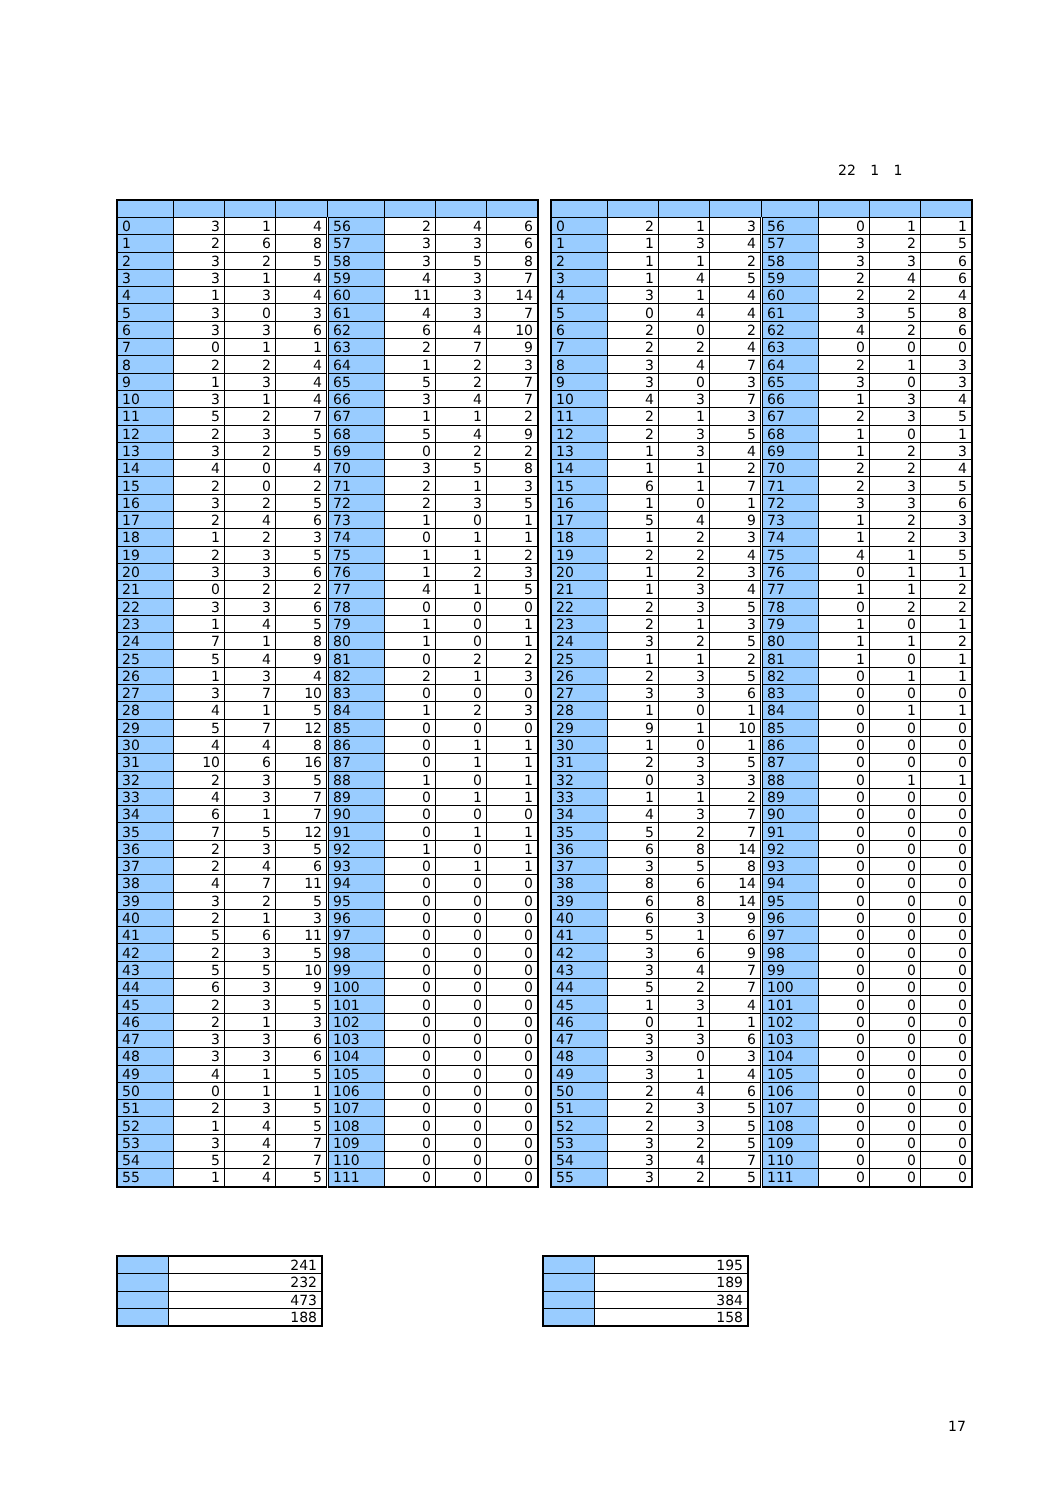22 1 1
| 0 | 3 | 1 | 4 | 56 | 2 | 4 | 6 |
| 1 | 2 | 6 | 8 | 57 | 3 | 3 | 6 |
| 2 | 3 | 2 | 5 | 58 | 3 | 5 | 8 |
| 3 | 3 | 1 | 4 | 59 | 4 | 3 | 7 |
| 4 | 1 | 3 | 4 | 60 | 11 | 3 | 14 |
| 5 | 3 | 0 | 3 | 61 | 4 | 3 | 7 |
| 6 | 3 | 3 | 6 | 62 | 6 | 4 | 10 |
| 7 | 0 | 1 | 1 | 63 | 2 | 7 | 9 |
| 8 | 2 | 2 | 4 | 64 | 1 | 2 | 3 |
| 9 | 1 | 3 | 4 | 65 | 5 | 2 | 7 |
| 10 | 3 | 1 | 4 | 66 | 3 | 4 | 7 |
| 11 | 5 | 2 | 7 | 67 | 1 | 1 | 2 |
| 12 | 2 | 3 | 5 | 68 | 5 | 4 | 9 |
| 13 | 3 | 2 | 5 | 69 | 0 | 2 | 2 |
| 14 | 4 | 0 | 4 | 70 | 3 | 5 | 8 |
| 15 | 2 | 0 | 2 | 71 | 2 | 1 | 3 |
| 16 | 3 | 2 | 5 | 72 | 2 | 3 | 5 |
| 17 | 2 | 4 | 6 | 73 | 1 | 0 | 1 |
| 18 | 1 | 2 | 3 | 74 | 0 | 1 | 1 |
| 19 | 2 | 3 | 5 | 75 | 1 | 1 | 2 |
| 20 | 3 | 3 | 6 | 76 | 1 | 2 | 3 |
| 21 | 0 | 2 | 2 | 77 | 4 | 1 | 5 |
| 22 | 3 | 3 | 6 | 78 | 0 | 0 | 0 |
| 23 | 1 | 4 | 5 | 79 | 1 | 0 | 1 |
| 24 | 7 | 1 | 8 | 80 | 1 | 0 | 1 |
| 25 | 5 | 4 | 9 | 81 | 0 | 2 | 2 |
| 26 | 1 | 3 | 4 | 82 | 2 | 1 | 3 |
| 27 | 3 | 7 | 10 | 83 | 0 | 0 | 0 |
| 28 | 4 | 1 | 5 | 84 | 1 | 2 | 3 |
| 29 | 5 | 7 | 12 | 85 | 0 | 0 | 0 |
| 30 | 4 | 4 | 8 | 86 | 0 | 1 | 1 |
| 31 | 10 | 6 | 16 | 87 | 0 | 1 | 1 |
| 32 | 2 | 3 | 5 | 88 | 1 | 0 | 1 |
| 33 | 4 | 3 | 7 | 89 | 0 | 1 | 1 |
| 34 | 6 | 1 | 7 | 90 | 0 | 0 | 0 |
| 35 | 7 | 5 | 12 | 91 | 0 | 1 | 1 |
| 36 | 2 | 3 | 5 | 92 | 1 | 0 | 1 |
| 37 | 2 | 4 | 6 | 93 | 0 | 1 | 1 |
| 38 | 4 | 7 | 11 | 94 | 0 | 0 | 0 |
| 39 | 3 | 2 | 5 | 95 | 0 | 0 | 0 |
| 40 | 2 | 1 | 3 | 96 | 0 | 0 | 0 |
| 41 | 5 | 6 | 11 | 97 | 0 | 0 | 0 |
| 42 | 2 | 3 | 5 | 98 | 0 | 0 | 0 |
| 43 | 5 | 5 | 10 | 99 | 0 | 0 | 0 |
| 44 | 6 | 3 | 9 | 100 | 0 | 0 | 0 |
| 45 | 2 | 3 | 5 | 101 | 0 | 0 | 0 |
| 46 | 2 | 1 | 3 | 102 | 0 | 0 | 0 |
| 47 | 3 | 3 | 6 | 103 | 0 | 0 | 0 |
| 48 | 3 | 3 | 6 | 104 | 0 | 0 | 0 |
| 49 | 4 | 1 | 5 | 105 | 0 | 0 | 0 |
| 50 | 0 | 1 | 1 | 106 | 0 | 0 | 0 |
| 51 | 2 | 3 | 5 | 107 | 0 | 0 | 0 |
| 52 | 1 | 4 | 5 | 108 | 0 | 0 | 0 |
| 53 | 3 | 4 | 7 | 109 | 0 | 0 | 0 |
| 54 | 5 | 2 | 7 | 110 | 0 | 0 | 0 |
| 55 | 1 | 4 | 5 | 111 | 0 | 0 | 0 |
| 0 | 2 | 1 | 3 | 56 | 0 | 1 | 1 |
| 1 | 1 | 3 | 4 | 57 | 3 | 2 | 5 |
| 2 | 1 | 1 | 2 | 58 | 3 | 3 | 6 |
| 3 | 1 | 4 | 5 | 59 | 2 | 4 | 6 |
| 4 | 3 | 1 | 4 | 60 | 2 | 2 | 4 |
| 5 | 0 | 4 | 4 | 61 | 3 | 5 | 8 |
| 6 | 2 | 0 | 2 | 62 | 4 | 2 | 6 |
| 7 | 2 | 2 | 4 | 63 | 0 | 0 | 0 |
| 8 | 3 | 4 | 7 | 64 | 2 | 1 | 3 |
| 9 | 3 | 0 | 3 | 65 | 3 | 0 | 3 |
| 10 | 4 | 3 | 7 | 66 | 1 | 3 | 4 |
| 11 | 2 | 1 | 3 | 67 | 2 | 3 | 5 |
| 12 | 2 | 3 | 5 | 68 | 1 | 0 | 1 |
| 13 | 1 | 3 | 4 | 69 | 1 | 2 | 3 |
| 14 | 1 | 1 | 2 | 70 | 2 | 2 | 4 |
| 15 | 6 | 1 | 7 | 71 | 2 | 3 | 5 |
| 16 | 1 | 0 | 1 | 72 | 3 | 3 | 6 |
| 17 | 5 | 4 | 9 | 73 | 1 | 2 | 3 |
| 18 | 1 | 2 | 3 | 74 | 1 | 2 | 3 |
| 19 | 2 | 2 | 4 | 75 | 4 | 1 | 5 |
| 20 | 1 | 2 | 3 | 76 | 0 | 1 | 1 |
| 21 | 1 | 3 | 4 | 77 | 1 | 1 | 2 |
| 22 | 2 | 3 | 5 | 78 | 0 | 2 | 2 |
| 23 | 2 | 1 | 3 | 79 | 1 | 0 | 1 |
| 24 | 3 | 2 | 5 | 80 | 1 | 1 | 2 |
| 25 | 1 | 1 | 2 | 81 | 1 | 0 | 1 |
| 26 | 2 | 3 | 5 | 82 | 0 | 1 | 1 |
| 27 | 3 | 3 | 6 | 83 | 0 | 0 | 0 |
| 28 | 1 | 0 | 1 | 84 | 0 | 1 | 1 |
| 29 | 9 | 1 | 10 | 85 | 0 | 0 | 0 |
| 30 | 1 | 0 | 1 | 86 | 0 | 0 | 0 |
| 31 | 2 | 3 | 5 | 87 | 0 | 0 | 0 |
| 32 | 0 | 3 | 3 | 88 | 0 | 1 | 1 |
| 33 | 1 | 1 | 2 | 89 | 0 | 0 | 0 |
| 34 | 4 | 3 | 7 | 90 | 0 | 0 | 0 |
| 35 | 5 | 2 | 7 | 91 | 0 | 0 | 0 |
| 36 | 6 | 8 | 14 | 92 | 0 | 0 | 0 |
| 37 | 3 | 5 | 8 | 93 | 0 | 0 | 0 |
| 38 | 8 | 6 | 14 | 94 | 0 | 0 | 0 |
| 39 | 6 | 8 | 14 | 95 | 0 | 0 | 0 |
| 40 | 6 | 3 | 9 | 96 | 0 | 0 | 0 |
| 41 | 5 | 1 | 6 | 97 | 0 | 0 | 0 |
| 42 | 3 | 6 | 9 | 98 | 0 | 0 | 0 |
| 43 | 3 | 4 | 7 | 99 | 0 | 0 | 0 |
| 44 | 5 | 2 | 7 | 100 | 0 | 0 | 0 |
| 45 | 1 | 3 | 4 | 101 | 0 | 0 | 0 |
| 46 | 0 | 1 | 1 | 102 | 0 | 0 | 0 |
| 47 | 3 | 3 | 6 | 103 | 0 | 0 | 0 |
| 48 | 3 | 0 | 3 | 104 | 0 | 0 | 0 |
| 49 | 3 | 1 | 4 | 105 | 0 | 0 | 0 |
| 50 | 2 | 4 | 6 | 106 | 0 | 0 | 0 |
| 51 | 2 | 3 | 5 | 107 | 0 | 0 | 0 |
| 52 | 2 | 3 | 5 | 108 | 0 | 0 | 0 |
| 53 | 3 | 2 | 5 | 109 | 0 | 0 | 0 |
| 54 | 3 | 4 | 7 | 110 | 0 | 0 | 0 |
| 55 | 3 | 2 | 5 | 111 | 0 | 0 | 0 |
| | 241 |
| | 232 |
| | 473 |
| | 188 |
| | 195 |
| | 189 |
| | 384 |
| | 158 |
17